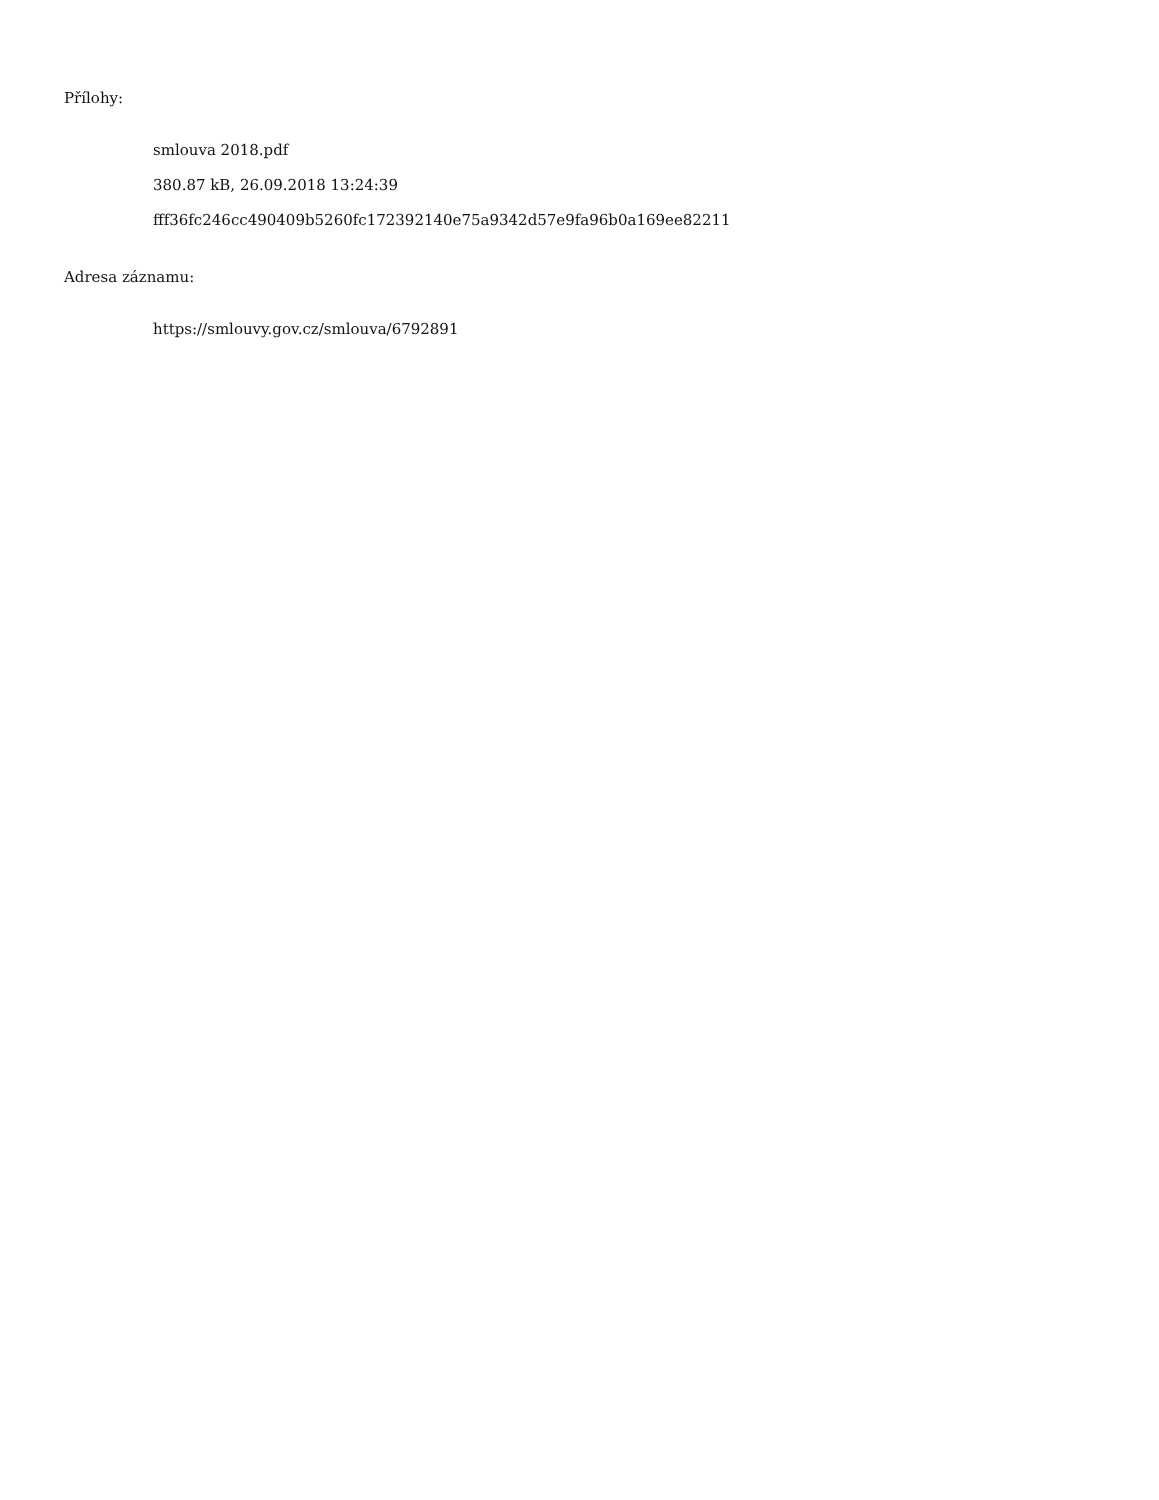Přílohy:
smlouva 2018.pdf
380.87 kB, 26.09.2018 13:24:39
fff36fc246cc490409b5260fc172392140e75a9342d57e9fa96b0a169ee82211
Adresa záznamu:
https://smlouvy.gov.cz/smlouva/6792891